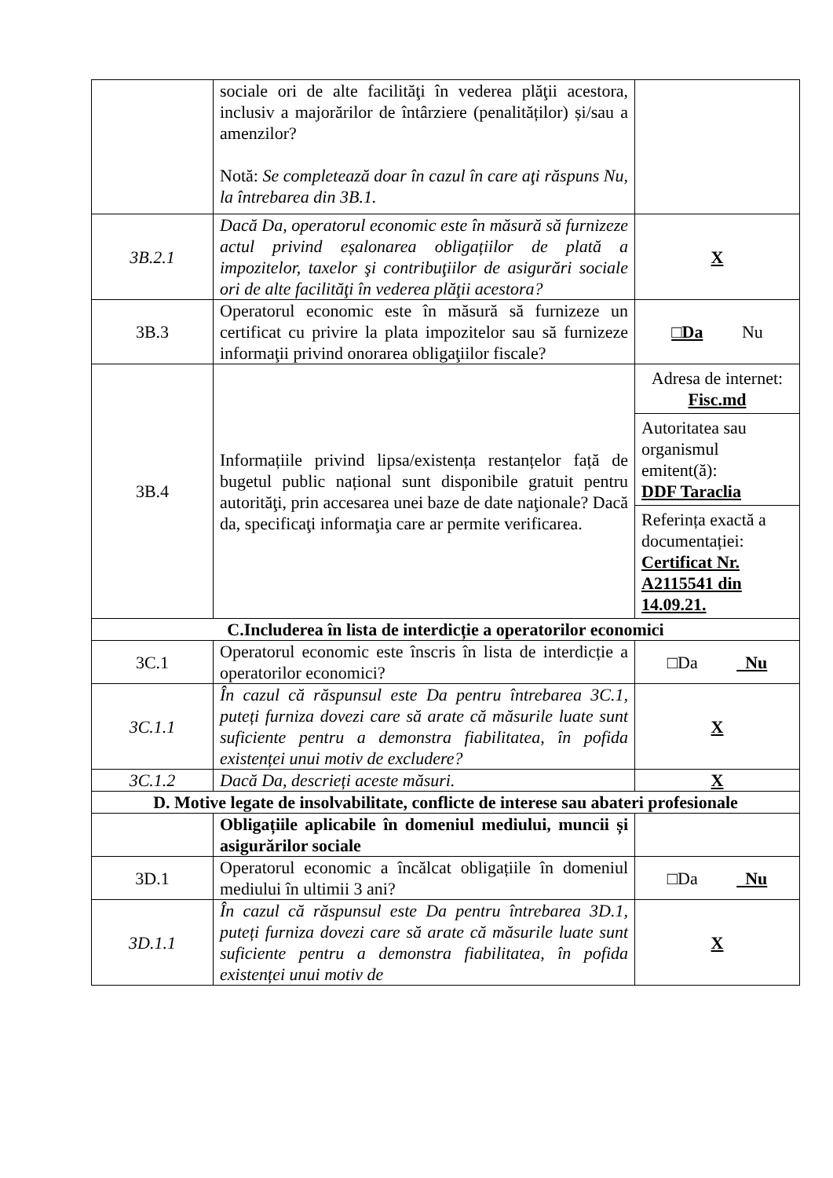| | sociale ori de alte facilităţi în vederea plăţii acestora, inclusiv a majorărilor de întârziere (penalităților) și/sau a amenzilor? Notă: Se completează doar în cazul în care aţi răspuns Nu, la întrebarea din 3B.1. | |
| 3B.2.1 | Dacă Da, operatorul economic este în măsură să furnizeze actul privind eșalonarea obligațiilor de plată a impozitelor, taxelor şi contribuţiilor de asigurări sociale ori de alte facilităţi în vederea plăţii acestora? | X |
| 3B.3 | Operatorul economic este în măsură să furnizeze un certificat cu privire la plata impozitelor sau să furnizeze informaţii privind onorarea obligaţiilor fiscale? | □Da Nu |
| 3B.4 | Informațiile privind lipsa/existența restanțelor față de bugetul public național sunt disponibile gratuit pentru autorităţi, prin accesarea unei baze de date naţionale? Dacă da, specificaţi informaţia care ar permite verificarea. | Adresa de internet: Fisc.md Autoritatea sau organismul emitent(ă): DDF Taraclia Referința exactă a documentației: Certificat Nr. A2115541 din 14.09.21. |
| C.Includerea în lista de interdicție a operatorilor economici | | |
| 3C.1 | Operatorul economic este înscris în lista de interdicție a operatorilor economici? | □Da Nu |
| 3C.1.1 | În cazul că răspunsul este Da pentru întrebarea 3C.1, puteți furniza dovezi care să arate că măsurile luate sunt suficiente pentru a demonstra fiabilitatea, în pofida existenței unui motiv de excludere? | X |
| 3C.1.2 | Dacă Da, descrieți aceste măsuri. | X |
| D. Motive legate de insolvabilitate, conflicte de interese sau abateri profesionale | | |
| | Obligațiile aplicabile în domeniul mediului, muncii și asigurărilor sociale | |
| 3D.1 | Operatorul economic a încălcat obligațiile în domeniul mediului în ultimii 3 ani? | □Da Nu |
| 3D.1.1 | În cazul că răspunsul este Da pentru întrebarea 3D.1, puteți furniza dovezi care să arate că măsurile luate sunt suficiente pentru a demonstra fiabilitatea, în pofida existenței unui motiv de | X |